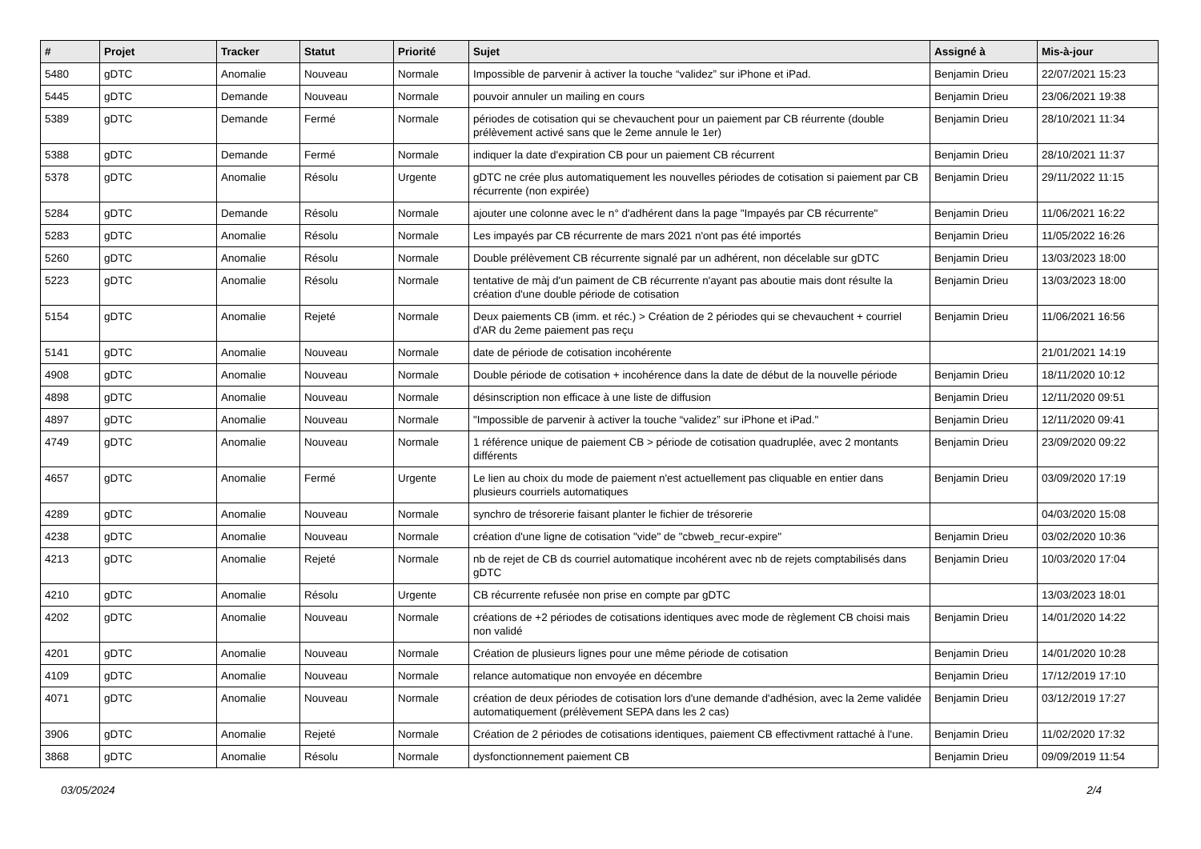| # | Projet | Tracker | Statut | Priorité | Sujet | Assigné à | Mis-à-jour |
| --- | --- | --- | --- | --- | --- | --- | --- |
| 5480 | gDTC | Anomalie | Nouveau | Normale | Impossible de parvenir à activer la touche “validez” sur iPhone et iPad. | Benjamin Drieu | 22/07/2021 15:23 |
| 5445 | gDTC | Demande | Nouveau | Normale | pouvoir annuler un mailing en cours | Benjamin Drieu | 23/06/2021 19:38 |
| 5389 | gDTC | Demande | Fermé | Normale | périodes de cotisation qui se chevauchent pour un paiement par CB réurrente (double prélèvement activé sans que le 2eme annule le 1er) | Benjamin Drieu | 28/10/2021 11:34 |
| 5388 | gDTC | Demande | Fermé | Normale | indiquer la date d'expiration CB pour un paiement CB récurrent | Benjamin Drieu | 28/10/2021 11:37 |
| 5378 | gDTC | Anomalie | Résolu | Urgente | gDTC ne crée plus automatiquement les nouvelles périodes de cotisation si paiement par CB récurrente (non expirée) | Benjamin Drieu | 29/11/2022 11:15 |
| 5284 | gDTC | Demande | Résolu | Normale | ajouter une colonne avec le n° d'adhérent dans la page "Impayés par CB récurrente" | Benjamin Drieu | 11/06/2021 16:22 |
| 5283 | gDTC | Anomalie | Résolu | Normale | Les impayés par CB récurrente de mars 2021 n'ont pas été importés | Benjamin Drieu | 11/05/2022 16:26 |
| 5260 | gDTC | Anomalie | Résolu | Normale | Double prélèvement CB récurrente signalé par un adhérent, non décelable sur gDTC | Benjamin Drieu | 13/03/2023 18:00 |
| 5223 | gDTC | Anomalie | Résolu | Normale | tentative de màj d'un paiment de CB récurrente n'ayant pas aboutie mais dont résulte la création d'une double période de cotisation | Benjamin Drieu | 13/03/2023 18:00 |
| 5154 | gDTC | Anomalie | Rejeté | Normale | Deux paiements CB (imm. et réc.) > Création de 2 périodes qui se chevauchent + courriel d'AR du 2eme paiement pas reçu | Benjamin Drieu | 11/06/2021 16:56 |
| 5141 | gDTC | Anomalie | Nouveau | Normale | date de période de cotisation incohérente | | 21/01/2021 14:19 |
| 4908 | gDTC | Anomalie | Nouveau | Normale | Double période de cotisation + incohérence dans la date de début de la nouvelle période | Benjamin Drieu | 18/11/2020 10:12 |
| 4898 | gDTC | Anomalie | Nouveau | Normale | désinscription non efficace à une liste de diffusion | Benjamin Drieu | 12/11/2020 09:51 |
| 4897 | gDTC | Anomalie | Nouveau | Normale | "Impossible de parvenir à activer la touche “validez” sur iPhone et iPad." | Benjamin Drieu | 12/11/2020 09:41 |
| 4749 | gDTC | Anomalie | Nouveau | Normale | 1 référence unique de paiement CB > période de cotisation quadruplée, avec 2 montants différents | Benjamin Drieu | 23/09/2020 09:22 |
| 4657 | gDTC | Anomalie | Fermé | Urgente | Le lien au choix du mode de paiement n'est actuellement pas cliquable en entier dans plusieurs courriels automatiques | Benjamin Drieu | 03/09/2020 17:19 |
| 4289 | gDTC | Anomalie | Nouveau | Normale | synchro de trésorerie faisant planter le fichier de trésorerie | | 04/03/2020 15:08 |
| 4238 | gDTC | Anomalie | Nouveau | Normale | création d'une ligne de cotisation "vide" de "cbweb_recur-expire" | Benjamin Drieu | 03/02/2020 10:36 |
| 4213 | gDTC | Anomalie | Rejeté | Normale | nb de rejet de CB ds courriel automatique incohérent avec nb de rejets comptabilisés dans gDTC | Benjamin Drieu | 10/03/2020 17:04 |
| 4210 | gDTC | Anomalie | Résolu | Urgente | CB récurrente refusée non prise en compte par gDTC | | 13/03/2023 18:01 |
| 4202 | gDTC | Anomalie | Nouveau | Normale | créations de +2 périodes de cotisations identiques avec mode de règlement CB choisi mais non validé | Benjamin Drieu | 14/01/2020 14:22 |
| 4201 | gDTC | Anomalie | Nouveau | Normale | Création de plusieurs lignes pour une même période de cotisation | Benjamin Drieu | 14/01/2020 10:28 |
| 4109 | gDTC | Anomalie | Nouveau | Normale | relance automatique non envoyée en décembre | Benjamin Drieu | 17/12/2019 17:10 |
| 4071 | gDTC | Anomalie | Nouveau | Normale | création de deux périodes de cotisation lors d'une demande d'adhésion, avec la 2eme validée automatiquement (prélèvement SEPA dans les 2 cas) | Benjamin Drieu | 03/12/2019 17:27 |
| 3906 | gDTC | Anomalie | Rejeté | Normale | Création de 2 périodes de cotisations identiques, paiement CB effectivment rattaché à l'une. | Benjamin Drieu | 11/02/2020 17:32 |
| 3868 | gDTC | Anomalie | Résolu | Normale | dysfonctionnement paiement CB | Benjamin Drieu | 09/09/2019 11:54 |
03/05/2024 2/4